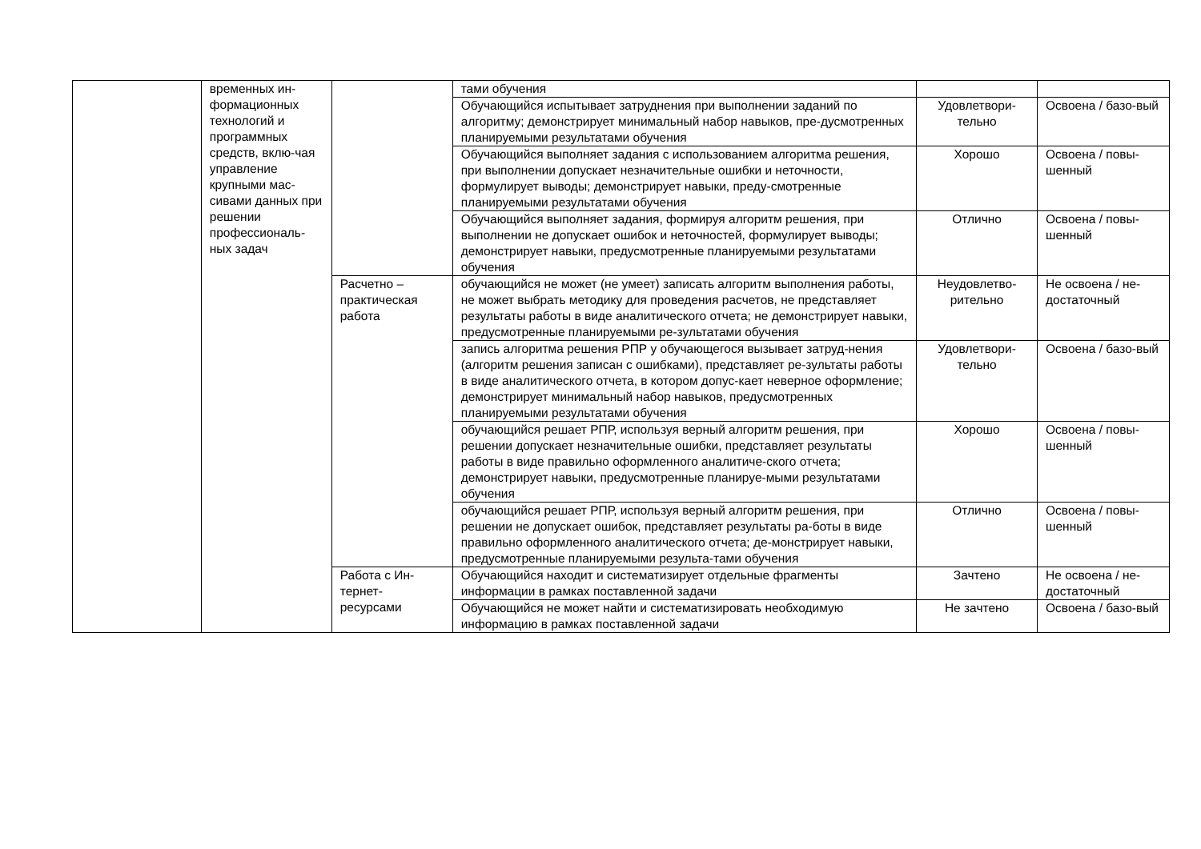| | временных ин-формационных технологий и программных средств, вклю-чая управление крупными мас-сивами данных при решении профессиональ-ных задач | | тами обучения | | |
| | | | Обучающийся испытывает затруднения при выполнении заданий по алгоритму; демонстрирует минимальный набор навыков, пре-дусмотренных планируемыми результатами обучения | Удовлетвори-тельно | Освоена / базо-вый |
| | | | Обучающийся выполняет задания с использованием алгоритма решения, при выполнении допускает незначительные ошибки и неточности, формулирует выводы; демонстрирует навыки, преду-смотренные планируемыми результатами обучения | Хорошо | Освоена / повы-шенный |
| | | | Обучающийся выполняет задания, формируя алгоритм решения, при выполнении не допускает ошибок и неточностей, формулирует выводы; демонстрирует навыки, предусмотренные планируемыми результатами обучения | Отлично | Освоена / повы-шенный |
| | | Расчетно – практическая работа | обучающийся не может (не умеет) записать алгоритм выполнения работы, не может выбрать методику для проведения расчетов, не представляет результаты работы в виде аналитического отчета; не демонстрирует навыки, предусмотренные планируемыми ре-зультатами обучения | Неудовлетво-рительно | Не освоена / не-достаточный |
| | | | запись алгоритма решения РПР у обучающегося вызывает затруд-нения (алгоритм решения записан с ошибками), представляет ре-зультаты работы в виде аналитического отчета, в котором допус-кает неверное оформление; демонстрирует минимальный набор навыков, предусмотренных планируемыми результатами обучения | Удовлетвори-тельно | Освоена / базо-вый |
| | | | обучающийся решает РПР, используя верный алгоритм решения, при решении допускает незначительные ошибки, представляет результаты работы в виде правильно оформленного аналитиче-ского отчета; демонстрирует навыки, предусмотренные планируе-мыми результатами обучения | Хорошо | Освоена / повы-шенный |
| | | | обучающийся решает РПР, используя верный алгоритм решения, при решении не допускает ошибок, представляет результаты ра-боты в виде правильно оформленного аналитического отчета; де-монстрирует навыки, предусмотренные планируемыми результа-тами обучения | Отлично | Освоена / повы-шенный |
| | | Работа с Ин-тернет-ресурсами | Обучающийся находит и систематизирует отдельные фрагменты информации в рамках поставленной задачи | Зачтено | Не освоена / не-достаточный |
| | | | Обучающийся не может найти и систематизировать необходимую информацию в рамках поставленной задачи | Не зачтено | Освоена / базо-вый |